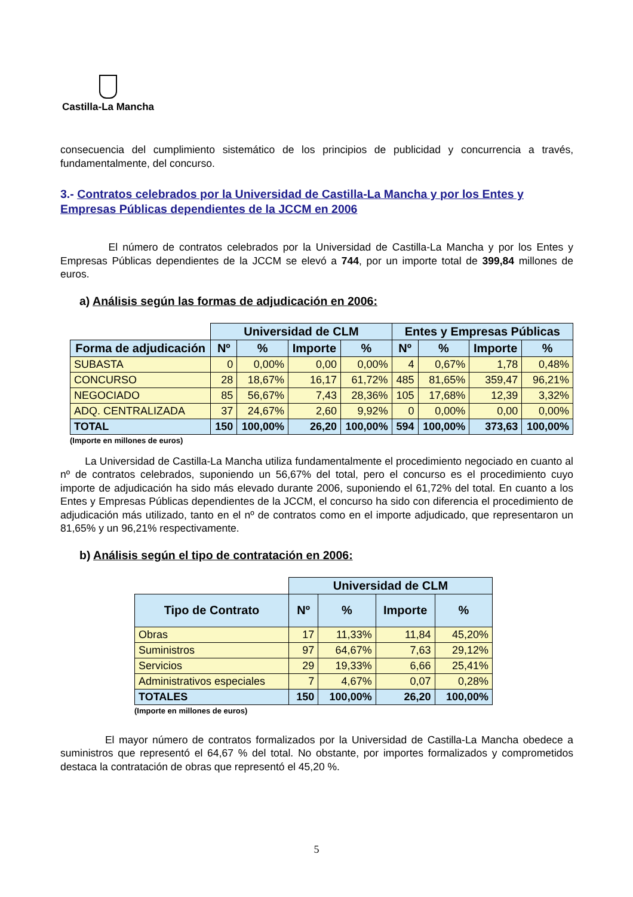Castilla-La Mancha
consecuencia del cumplimiento sistemático de los principios de publicidad y concurrencia a través, fundamentalmente, del concurso.
3.- Contratos celebrados por la Universidad de Castilla-La Mancha y por los Entes y Empresas Públicas dependientes de la JCCM en 2006
El número de contratos celebrados por la Universidad de Castilla-La Mancha y por los Entes y Empresas Públicas dependientes de la JCCM se elevó a 744, por un importe total de 399,84 millones de euros.
a) Análisis según las formas de adjudicación en 2006:
| | Universidad de CLM | | | | Entes y Empresas Públicas | | | |
| --- | --- | --- | --- | --- | --- | --- | --- | --- |
| Forma de adjudicación | Nº | % | Importe | % | Nº | % | Importe | % |
| SUBASTA | 0 | 0,00% | 0,00 | 0,00% | 4 | 0,67% | 1,78 | 0,48% |
| CONCURSO | 28 | 18,67% | 16,17 | 61,72% | 485 | 81,65% | 359,47 | 96,21% |
| NEGOCIADO | 85 | 56,67% | 7,43 | 28,36% | 105 | 17,68% | 12,39 | 3,32% |
| ADQ. CENTRALIZADA | 37 | 24,67% | 2,60 | 9,92% | 0 | 0,00% | 0,00 | 0,00% |
| TOTAL | 150 | 100,00% | 26,20 | 100,00% | 594 | 100,00% | 373,63 | 100,00% |
(Importe en millones de euros)
La Universidad de Castilla-La Mancha utiliza fundamentalmente el procedimiento negociado en cuanto al nº de contratos celebrados, suponiendo un 56,67% del total, pero el concurso es el procedimiento cuyo importe de adjudicación ha sido más elevado durante 2006, suponiendo el 61,72% del total. En cuanto a los Entes y Empresas Públicas dependientes de la JCCM, el concurso ha sido con diferencia el procedimiento de adjudicación más utilizado, tanto en el nº de contratos como en el importe adjudicado, que representaron un 81,65% y un 96,21% respectivamente.
b) Análisis según el tipo de contratación en 2006:
| | Universidad de CLM | | | |
| --- | --- | --- | --- | --- |
| Tipo de Contrato | Nº | % | Importe | % |
| Obras | 17 | 11,33% | 11,84 | 45,20% |
| Suministros | 97 | 64,67% | 7,63 | 29,12% |
| Servicios | 29 | 19,33% | 6,66 | 25,41% |
| Administrativos especiales | 7 | 4,67% | 0,07 | 0,28% |
| TOTALES | 150 | 100,00% | 26,20 | 100,00% |
(Importe en millones de euros)
El mayor número de contratos formalizados por la Universidad de Castilla-La Mancha obedece a suministros que representó el 64,67 % del total. No obstante, por importes formalizados y comprometidos destaca la contratación de obras que representó el 45,20 %.
5